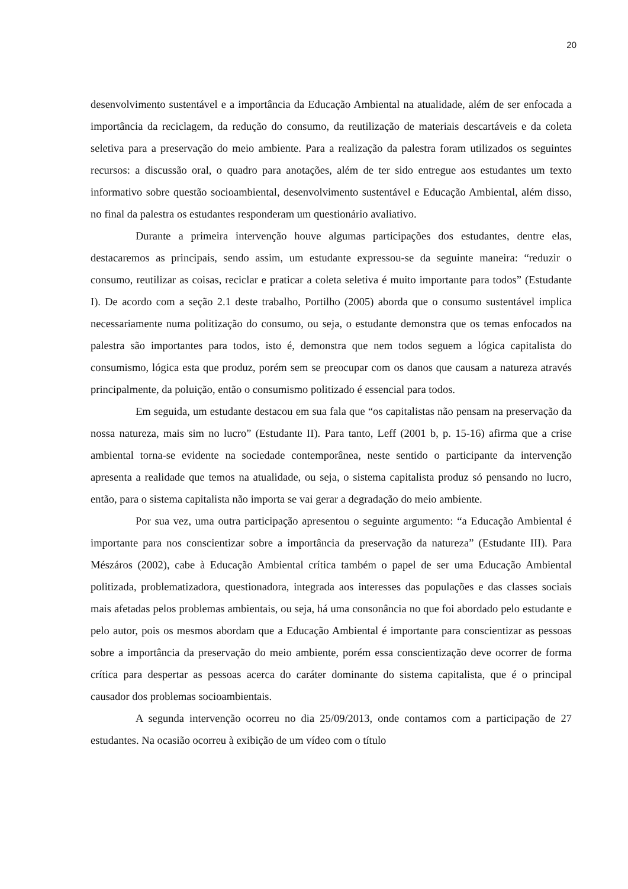20
desenvolvimento sustentável e a importância da Educação Ambiental na atualidade, além de ser enfocada a importância da reciclagem, da redução do consumo, da reutilização de materiais descartáveis e da coleta seletiva para a preservação do meio ambiente. Para a realização da palestra foram utilizados os seguintes recursos: a discussão oral, o quadro para anotações, além de ter sido entregue aos estudantes um texto informativo sobre questão socioambiental, desenvolvimento sustentável e Educação Ambiental, além disso, no final da palestra os estudantes responderam um questionário avaliativo.
Durante a primeira intervenção houve algumas participações dos estudantes, dentre elas, destacaremos as principais, sendo assim, um estudante expressou-se da seguinte maneira: “reduzir o consumo, reutilizar as coisas, reciclar e praticar a coleta seletiva é muito importante para todos” (Estudante I). De acordo com a seção 2.1 deste trabalho, Portilho (2005) aborda que o consumo sustentável implica necessariamente numa politização do consumo, ou seja, o estudante demonstra que os temas enfocados na palestra são importantes para todos, isto é, demonstra que nem todos seguem a lógica capitalista do consumismo, lógica esta que produz, porém sem se preocupar com os danos que causam a natureza através principalmente, da poluição, então o consumismo politizado é essencial para todos.
Em seguida, um estudante destacou em sua fala que “os capitalistas não pensam na preservação da nossa natureza, mais sim no lucro” (Estudante II). Para tanto, Leff (2001 b, p. 15-16) afirma que a crise ambiental torna-se evidente na sociedade contemporânea, neste sentido o participante da intervenção apresenta a realidade que temos na atualidade, ou seja, o sistema capitalista produz só pensando no lucro, então, para o sistema capitalista não importa se vai gerar a degradação do meio ambiente.
Por sua vez, uma outra participação apresentou o seguinte argumento: “a Educação Ambiental é importante para nos conscientizar sobre a importância da preservação da natureza” (Estudante III). Para Mészáros (2002), cabe à Educação Ambiental crítica também o papel de ser uma Educação Ambiental politizada, problematizadora, questionadora, integrada aos interesses das populações e das classes sociais mais afetadas pelos problemas ambientais, ou seja, há uma consonância no que foi abordado pelo estudante e pelo autor, pois os mesmos abordam que a Educação Ambiental é importante para conscientizar as pessoas sobre a importância da preservação do meio ambiente, porém essa conscientização deve ocorrer de forma crítica para despertar as pessoas acerca do caráter dominante do sistema capitalista, que é o principal causador dos problemas socioambientais.
A segunda intervenção ocorreu no dia 25/09/2013, onde contamos com a participação de 27 estudantes. Na ocasião ocorreu à exibição de um vídeo com o título